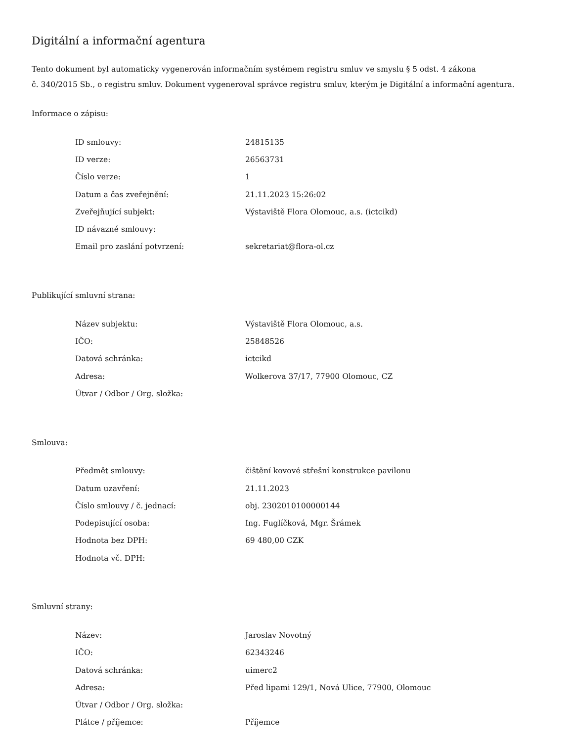Digitální a informační agentura
Tento dokument byl automaticky vygenerován informačním systémem registru smluv ve smyslu § 5 odst. 4 zákona
č. 340/2015 Sb., o registru smluv. Dokument vygeneroval správce registru smluv, kterým je Digitální a informační agentura.
Informace o zápisu:
| ID smlouvy: | 24815135 |
| ID verze: | 26563731 |
| Číslo verze: | 1 |
| Datum a čas zveřejnění: | 21.11.2023 15:26:02 |
| Zveřejňující subjekt: | Výstaviště Flora Olomouc, a.s. (ictcikd) |
| ID návazné smlouvy: | |
| Email pro zaslání potvrzení: | sekretariat@flora-ol.cz |
Publikující smluvní strana:
| Název subjektu: | Výstaviště Flora Olomouc, a.s. |
| IČO: | 25848526 |
| Datová schránka: | ictcikd |
| Adresa: | Wolkerova 37/17, 77900 Olomouc, CZ |
| Útvar / Odbor / Org. složka: | |
Smlouva:
| Předmět smlouvy: | čištění kovové střešní konstrukce pavilonu |
| Datum uzavření: | 21.11.2023 |
| Číslo smlouvy / č. jednací: | obj. 2302010100000144 |
| Podepisující osoba: | Ing. Fuglíčková, Mgr. Šrámek |
| Hodnota bez DPH: | 69 480,00 CZK |
| Hodnota vč. DPH: | |
Smluvní strany:
| Název: | Jaroslav Novotný |
| IČO: | 62343246 |
| Datová schránka: | uimerc2 |
| Adresa: | Před lipami 129/1, Nová Ulice, 77900, Olomouc |
| Útvar / Odbor / Org. složka: | |
| Plátce / příjemce: | Příjemce |